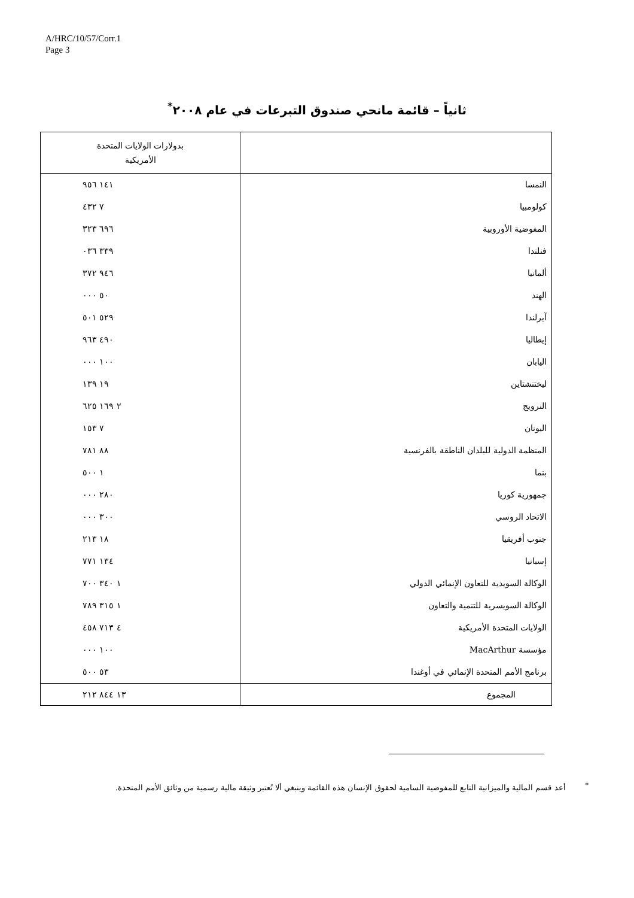A/HRC/10/57/Corr.1
Page 3
ثانياً – قائمة مانحي صندوق التبرعات في عام ٢٠٠٨<sup>*</sup>
| | بدولارات الولايات المتحدة الأمريكية |
| --- | --- |
| النمسا | ١٤١ ٩٥٦ |
| كولومبيا | ٧ ٤٣٢ |
| المفوضية الأوروبية | ٦٩٦ ٣٢٣ |
| فنلندا | ٣٣٩ ٠٣٦ |
| ألمانيا | ٩٤٦ ٣٧٢ |
| الهند | ٥٠ ٠٠٠ |
| آيرلندا | ٥٢٩ ٥٠١ |
| إيطاليا | ٤٩٠ ٩٦٣ |
| اليابان | ١٠٠ ٠٠٠ |
| ليختنشتاين | ١٩ ١٣٩ |
| النرويج | ٢ ١٦٩ ٦٢٥ |
| اليونان | ٧ ١٥٣ |
| المنظمة الدولية للبلدان الناطقة بالفرنسية | ٨٨ ٧٨١ |
| بنما | ١ ٥٠٠ |
| جمهورية كوريا | ٢٨٠ ٠٠٠ |
| الاتحاد الروسي | ٣٠٠ ٠٠٠ |
| جنوب أفريقيا | ١٨ ٢١٣ |
| إسبانيا | ١٣٤ ٧٧١ |
| الوكالة السويدية للتعاون الإنمائي الدولي | ١ ٣٤٠ ٧٠٠ |
| الوكالة السويسرية للتنمية والتعاون | ١ ٣١٥ ٧٨٩ |
| الولايات المتحدة الأمريكية | ٤ ٧١٣ ٤٥٨ |
| مؤسسة MacArthur | ١٠٠ ٠٠٠ |
| برنامج الأمم المتحدة الإنمائي في أوغندا | ٥٣ ٥٠٠ |
| المجموع | ١٣ ٨٤٤ ٢١٢ |
<sup>*</sup> أعد قسم المالية والميزانية التابع للمفوضية السامية لحقوق الإنسان هذه القائمة وينبغي ألا تُعتبر وثيقة مالية رسمية من وثائق الأمم المتحدة.